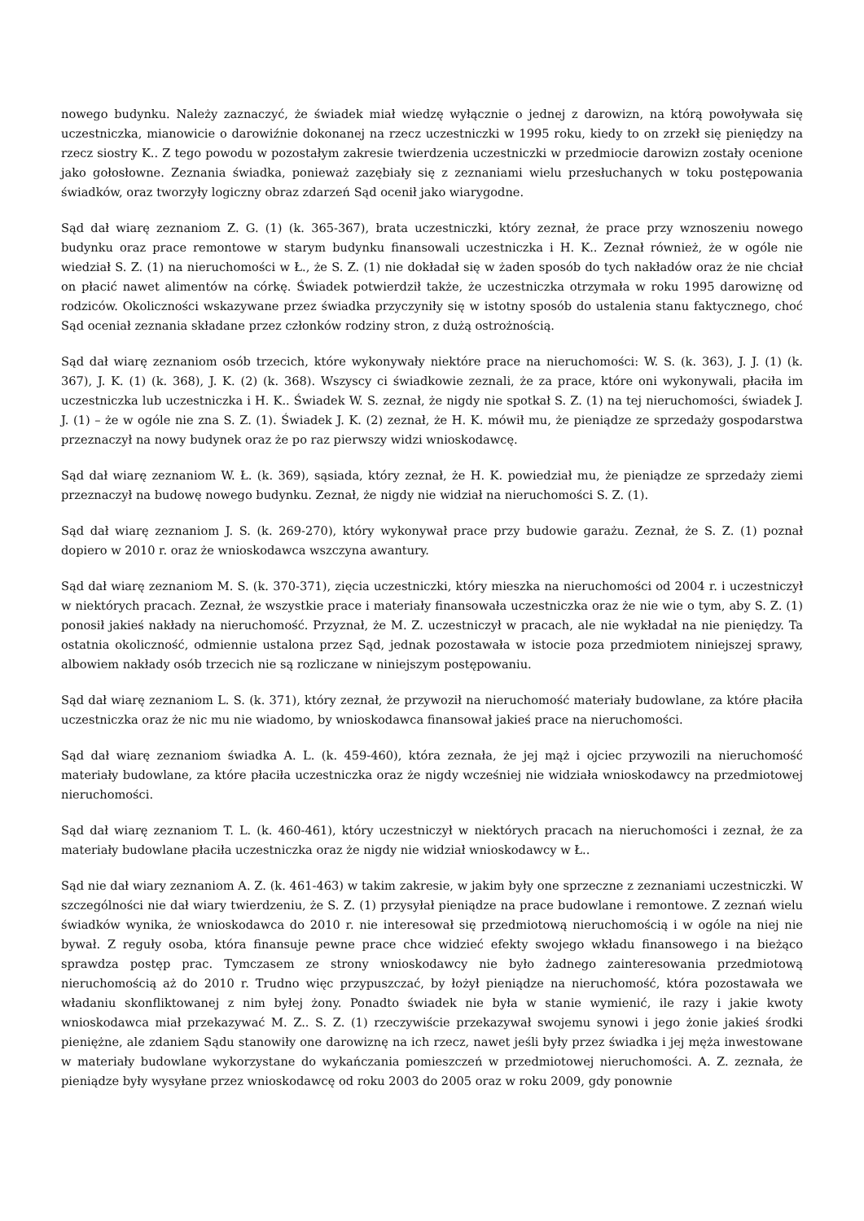nowego budynku. Należy zaznaczyć, że świadek miał wiedzę wyłącznie o jednej z darowizn, na którą powoływała się uczestniczka, mianowicie o darowiźnie dokonanej na rzecz uczestniczki w 1995 roku, kiedy to on zrzekł się pieniędzy na rzecz siostry K.. Z tego powodu w pozostałym zakresie twierdzenia uczestniczki w przedmiocie darowizn zostały ocenione jako gołosłowne. Zeznania świadka, ponieważ zazębiały się z zeznaniami wielu przesłuchanych w toku postępowania świadków, oraz tworzyły logiczny obraz zdarzeń Sąd ocenił jako wiarygodne.
Sąd dał wiarę zeznaniom Z. G. (1) (k. 365-367), brata uczestniczki, który zeznał, że prace przy wznoszeniu nowego budynku oraz prace remontowe w starym budynku finansowali uczestniczka i H. K.. Zeznał również, że w ogóle nie wiedział S. Z. (1) na nieruchomości w Ł., że S. Z. (1) nie dokładał się w żaden sposób do tych nakładów oraz że nie chciał on płacić nawet alimentów na córkę. Świadek potwierdził także, że uczestniczka otrzymała w roku 1995 darowiznę od rodziców. Okoliczności wskazywane przez świadka przyczyniły się w istotny sposób do ustalenia stanu faktycznego, choć Sąd oceniał zeznania składane przez członków rodziny stron, z dużą ostrożnością.
Sąd dał wiarę zeznaniom osób trzecich, które wykonywały niektóre prace na nieruchomości: W. S. (k. 363), J. J. (1) (k. 367), J. K. (1) (k. 368), J. K. (2) (k. 368). Wszyscy ci świadkowie zeznali, że za prace, które oni wykonywali, płaciła im uczestniczka lub uczestniczka i H. K.. Świadek W. S. zeznał, że nigdy nie spotkał S. Z. (1) na tej nieruchomości, świadek J. J. (1) – że w ogóle nie zna S. Z. (1). Świadek J. K. (2) zeznał, że H. K. mówił mu, że pieniądze ze sprzedaży gospodarstwa przeznaczył na nowy budynek oraz że po raz pierwszy widzi wnioskodawcę.
Sąd dał wiarę zeznaniom W. Ł. (k. 369), sąsiada, który zeznał, że H. K. powiedział mu, że pieniądze ze sprzedaży ziemi przeznaczył na budowę nowego budynku. Zeznał, że nigdy nie widział na nieruchomości S. Z. (1).
Sąd dał wiarę zeznaniom J. S. (k. 269-270), który wykonywał prace przy budowie garażu. Zeznał, że S. Z. (1) poznał dopiero w 2010 r. oraz że wnioskodawca wszczyna awantury.
Sąd dał wiarę zeznaniom M. S. (k. 370-371), zięcia uczestniczki, który mieszka na nieruchomości od 2004 r. i uczestniczył w niektórych pracach. Zeznał, że wszystkie prace i materiały finansowała uczestniczka oraz że nie wie o tym, aby S. Z. (1) ponosił jakieś nakłady na nieruchomość. Przyznał, że M. Z. uczestniczył w pracach, ale nie wykładał na nie pieniędzy. Ta ostatnia okoliczność, odmiennie ustalona przez Sąd, jednak pozostawała w istocie poza przedmiotem niniejszej sprawy, albowiem nakłady osób trzecich nie są rozliczane w niniejszym postępowaniu.
Sąd dał wiarę zeznaniom L. S. (k. 371), który zeznał, że przywoził na nieruchomość materiały budowlane, za które płaciła uczestniczka oraz że nic mu nie wiadomo, by wnioskodawca finansował jakieś prace na nieruchomości.
Sąd dał wiarę zeznaniom świadka A. L. (k. 459-460), która zeznała, że jej mąż i ojciec przywozili na nieruchomość materiały budowlane, za które płaciła uczestniczka oraz że nigdy wcześniej nie widziała wnioskodawcy na przedmiotowej nieruchomości.
Sąd dał wiarę zeznaniom T. L. (k. 460-461), który uczestniczył w niektórych pracach na nieruchomości i zeznał, że za materiały budowlane płaciła uczestniczka oraz że nigdy nie widział wnioskodawcy w Ł..
Sąd nie dał wiary zeznaniom A. Z. (k. 461-463) w takim zakresie, w jakim były one sprzeczne z zeznaniami uczestniczki. W szczególności nie dał wiary twierdzeniu, że S. Z. (1) przysyłał pieniądze na prace budowlane i remontowe. Z zeznań wielu świadków wynika, że wnioskodawca do 2010 r. nie interesował się przedmiotową nieruchomością i w ogóle na niej nie bywał. Z reguły osoba, która finansuje pewne prace chce widzieć efekty swojego wkładu finansowego i na bieżąco sprawdza postęp prac. Tymczasem ze strony wnioskodawcy nie było żadnego zainteresowania przedmiotową nieruchomością aż do 2010 r. Trudno więc przypuszczać, by łożył pieniądze na nieruchomość, która pozostawała we władaniu skonfliktowanej z nim byłej żony. Ponadto świadek nie była w stanie wymienić, ile razy i jakie kwoty wnioskodawca miał przekazywać M. Z.. S. Z. (1) rzeczywiście przekazywał swojemu synowi i jego żonie jakieś środki pieniężne, ale zdaniem Sądu stanowiły one darowiznę na ich rzecz, nawet jeśli były przez świadka i jej męża inwestowane w materiały budowlane wykorzystane do wykańczania pomieszczeń w przedmiotowej nieruchomości. A. Z. zeznała, że pieniądze były wysyłane przez wnioskodawcę od roku 2003 do 2005 oraz w roku 2009, gdy ponownie